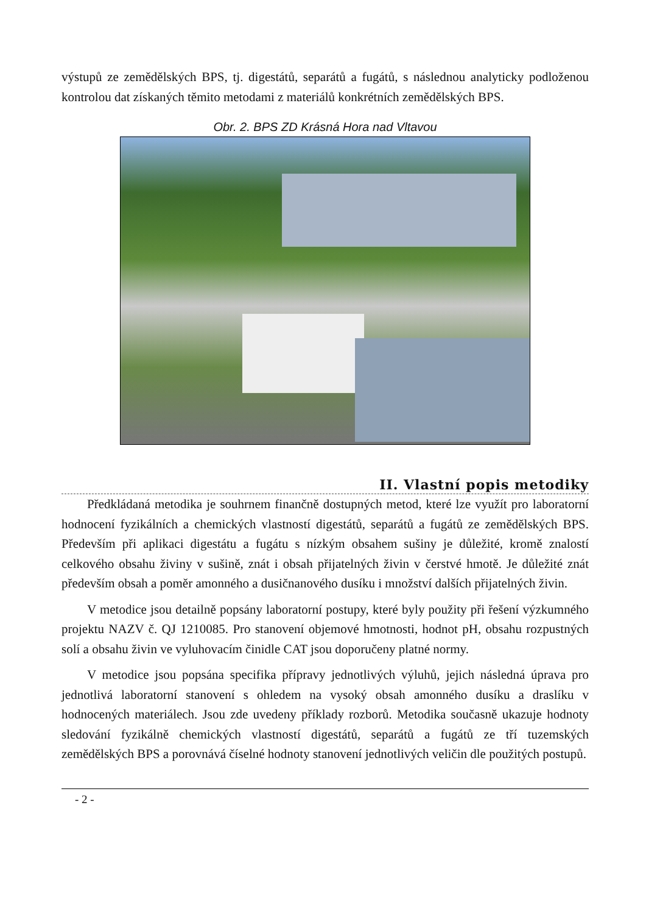výstupů ze zemědělských BPS, tj. digestátů, separátů a fugátů, s následnou analyticky podloženou kontrolou dat získaných těmito metodami z materiálů konkrétních zemědělských BPS.
Obr. 2. BPS ZD Krásná Hora nad Vltavou
II. Vlastní popis metodiky
Předkládaná metodika je souhrnem finančně dostupných metod, které lze využít pro laboratorní hodnocení fyzikálních a chemických vlastností digestátů, separátů a fugátů ze zemědělských BPS. Především při aplikaci digestátu a fugátu s nízkým obsahem sušiny je důležité, kromě znalostí celkového obsahu živiny v sušině, znát i obsah přijatelných živin v čerstvé hmotě. Je důležité znát především obsah a poměr amonného a dusičnanového dusíku i množství dalších přijatelných živin.
V metodice jsou detailně popsány laboratorní postupy, které byly použity při řešení výzkumného projektu NAZV č. QJ 1210085. Pro stanovení objemové hmotnosti, hodnot pH, obsahu rozpustných solí a obsahu živin ve vyluhovacím činidle CAT jsou doporučeny platné normy.
V metodice jsou popsána specifika přípravy jednotlivých výluhů, jejich následná úprava pro jednotlivá laboratorní stanovení s ohledem na vysoký obsah amonného dusíku a draslíku v hodnocených materiálech. Jsou zde uvedeny příklady rozborů. Metodika současně ukazuje hodnoty sledování fyzikálně chemických vlastností digestátů, separátů a fugátů ze tří tuzemských zemědělských BPS a porovnává číselné hodnoty stanovení jednotlivých veličin dle použitých postupů.
- 2 -